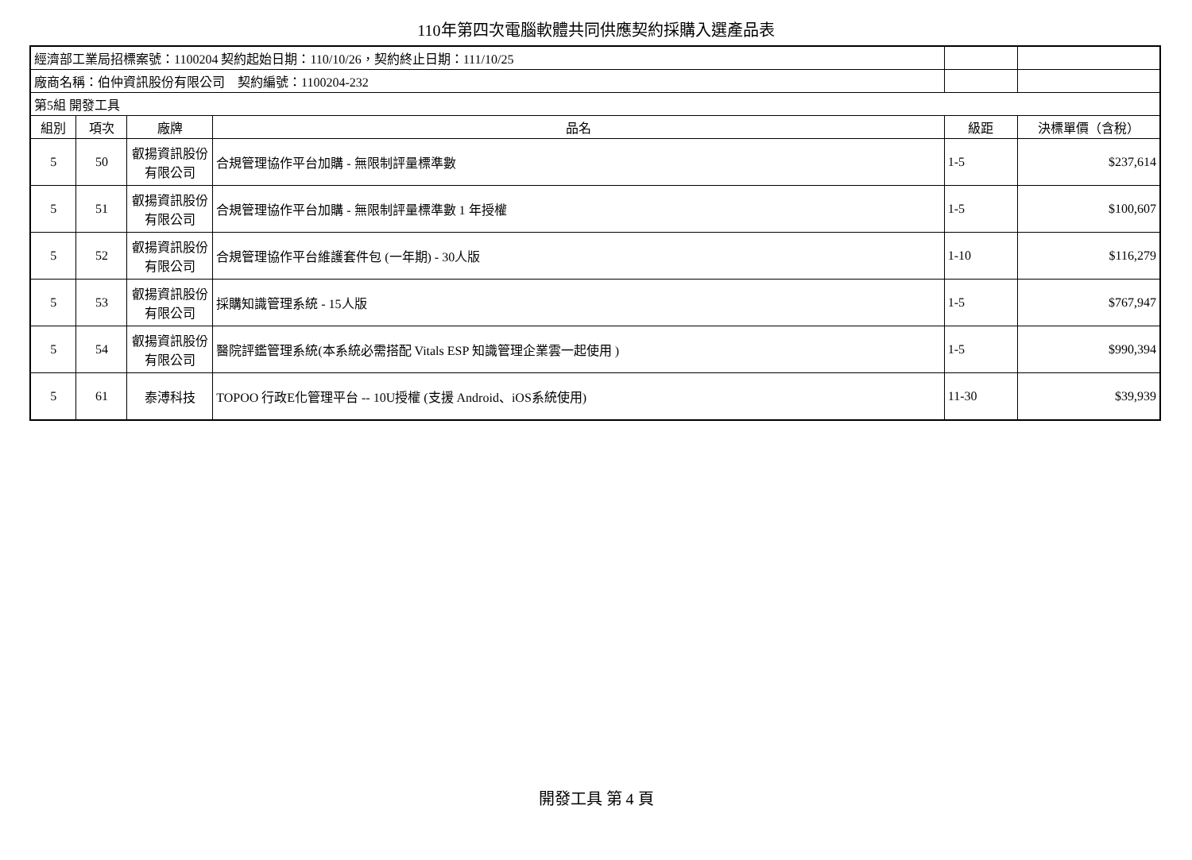110年第四次電腦軟體共同供應契約採購入選產品表
| 經濟部工業局招標案號：1100204 契約起始日期：110/10/26，契約終止日期：111/10/25 | | | | | |
| 廠商名稱：伯仲資訊股份有限公司 契約編號：1100204-232 | | | | | |
| 第5組 開發工具 | | | | | |
| 組別 | 項次 | 廠牌 | 品名 | 級距 | 決標單價（含稅） |
| 5 | 50 | 叡揚資訊股份有限公司 | 合規管理協作平台加購 - 無限制評量標準數 | 1-5 | $237,614 |
| 5 | 51 | 叡揚資訊股份有限公司 | 合規管理協作平台加購 - 無限制評量標準數 1 年授權 | 1-5 | $100,607 |
| 5 | 52 | 叡揚資訊股份有限公司 | 合規管理協作平台維護套件包 (一年期) - 30人版 | 1-10 | $116,279 |
| 5 | 53 | 叡揚資訊股份有限公司 | 採購知識管理系統 - 15人版 | 1-5 | $767,947 |
| 5 | 54 | 叡揚資訊股份有限公司 | 醫院評鑑管理系統(本系統必需搭配 Vitals ESP 知識管理企業雲一起使用 ) | 1-5 | $990,394 |
| 5 | 61 | 泰溥科技 | TOPOO 行政E化管理平台 -- 10U授權 (支援 Android、iOS系統使用) | 11-30 | $39,939 |
開發工具 第 4 頁